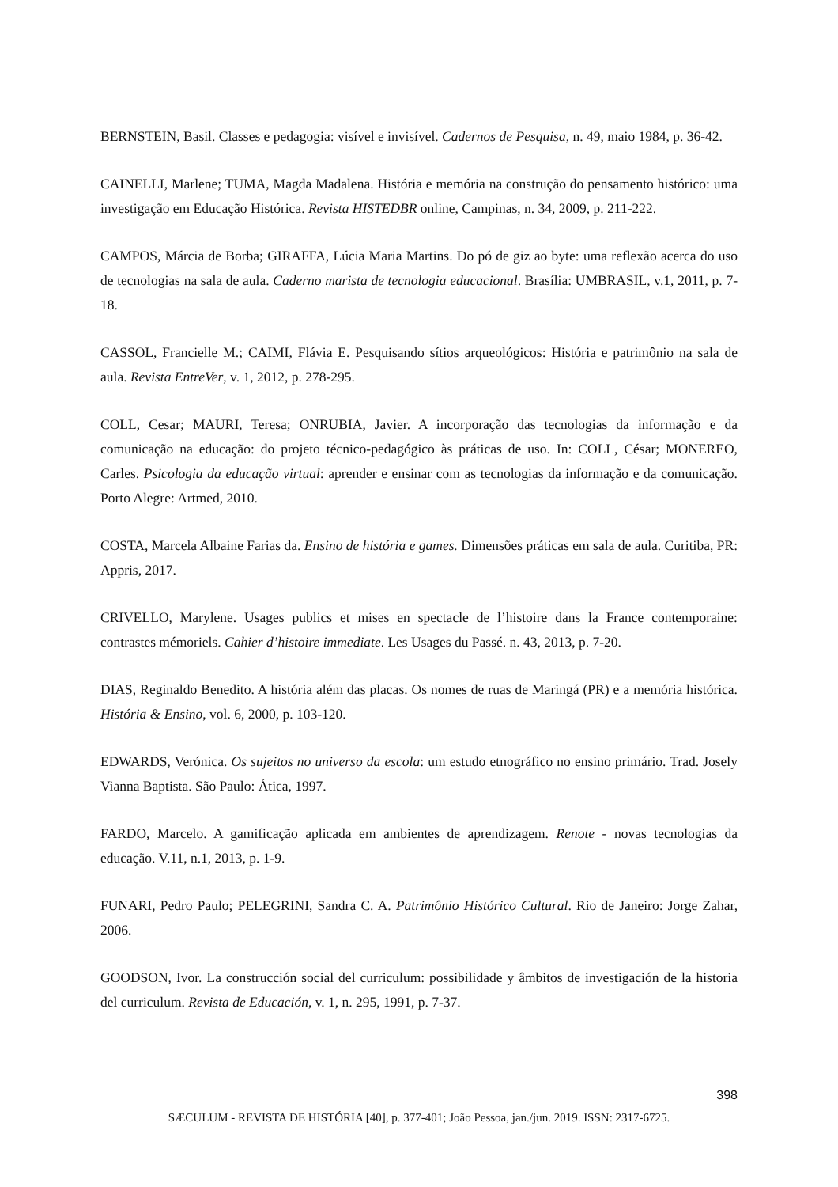BERNSTEIN, Basil. Classes e pedagogia: visível e invisível. Cadernos de Pesquisa, n. 49, maio 1984, p. 36-42.
CAINELLI, Marlene; TUMA, Magda Madalena. História e memória na construção do pensamento histórico: uma investigação em Educação Histórica. Revista HISTEDBR online, Campinas, n. 34, 2009, p. 211-222.
CAMPOS, Márcia de Borba; GIRAFFA, Lúcia Maria Martins. Do pó de giz ao byte: uma reflexão acerca do uso de tecnologias na sala de aula. Caderno marista de tecnologia educacional. Brasília: UMBRASIL, v.1, 2011, p. 7-18.
CASSOL, Francielle M.; CAIMI, Flávia E. Pesquisando sítios arqueológicos: História e patrimônio na sala de aula. Revista EntreVer, v. 1, 2012, p. 278-295.
COLL, Cesar; MAURI, Teresa; ONRUBIA, Javier. A incorporação das tecnologias da informação e da comunicação na educação: do projeto técnico-pedagógico às práticas de uso. In: COLL, César; MONEREO, Carles. Psicologia da educação virtual: aprender e ensinar com as tecnologias da informação e da comunicação. Porto Alegre: Artmed, 2010.
COSTA, Marcela Albaine Farias da. Ensino de história e games. Dimensões práticas em sala de aula. Curitiba, PR: Appris, 2017.
CRIVELLO, Marylene. Usages publics et mises en spectacle de l’histoire dans la France contemporaine: contrastes mémoriels. Cahier d’histoire immediate. Les Usages du Passé. n. 43, 2013, p. 7-20.
DIAS, Reginaldo Benedito. A história além das placas. Os nomes de ruas de Maringá (PR) e a memória histórica. História & Ensino, vol. 6, 2000, p. 103-120.
EDWARDS, Verónica. Os sujeitos no universo da escola: um estudo etnográfico no ensino primário. Trad. Josely Vianna Baptista. São Paulo: Ática, 1997.
FARDO, Marcelo. A gamificação aplicada em ambientes de aprendizagem. Renote - novas tecnologias da educação. V.11, n.1, 2013, p. 1-9.
FUNARI, Pedro Paulo; PELEGRINI, Sandra C. A. Patrimônio Histórico Cultural. Rio de Janeiro: Jorge Zahar, 2006.
GOODSON, Ivor. La construcción social del curriculum: possibilidade y âmbitos de investigación de la historia del curriculum. Revista de Educación, v. 1, n. 295, 1991, p. 7-37.
398
SÆCULUM - REVISTA DE HISTÓRIA [40], p. 377-401; João Pessoa, jan./jun. 2019. ISSN: 2317-6725.